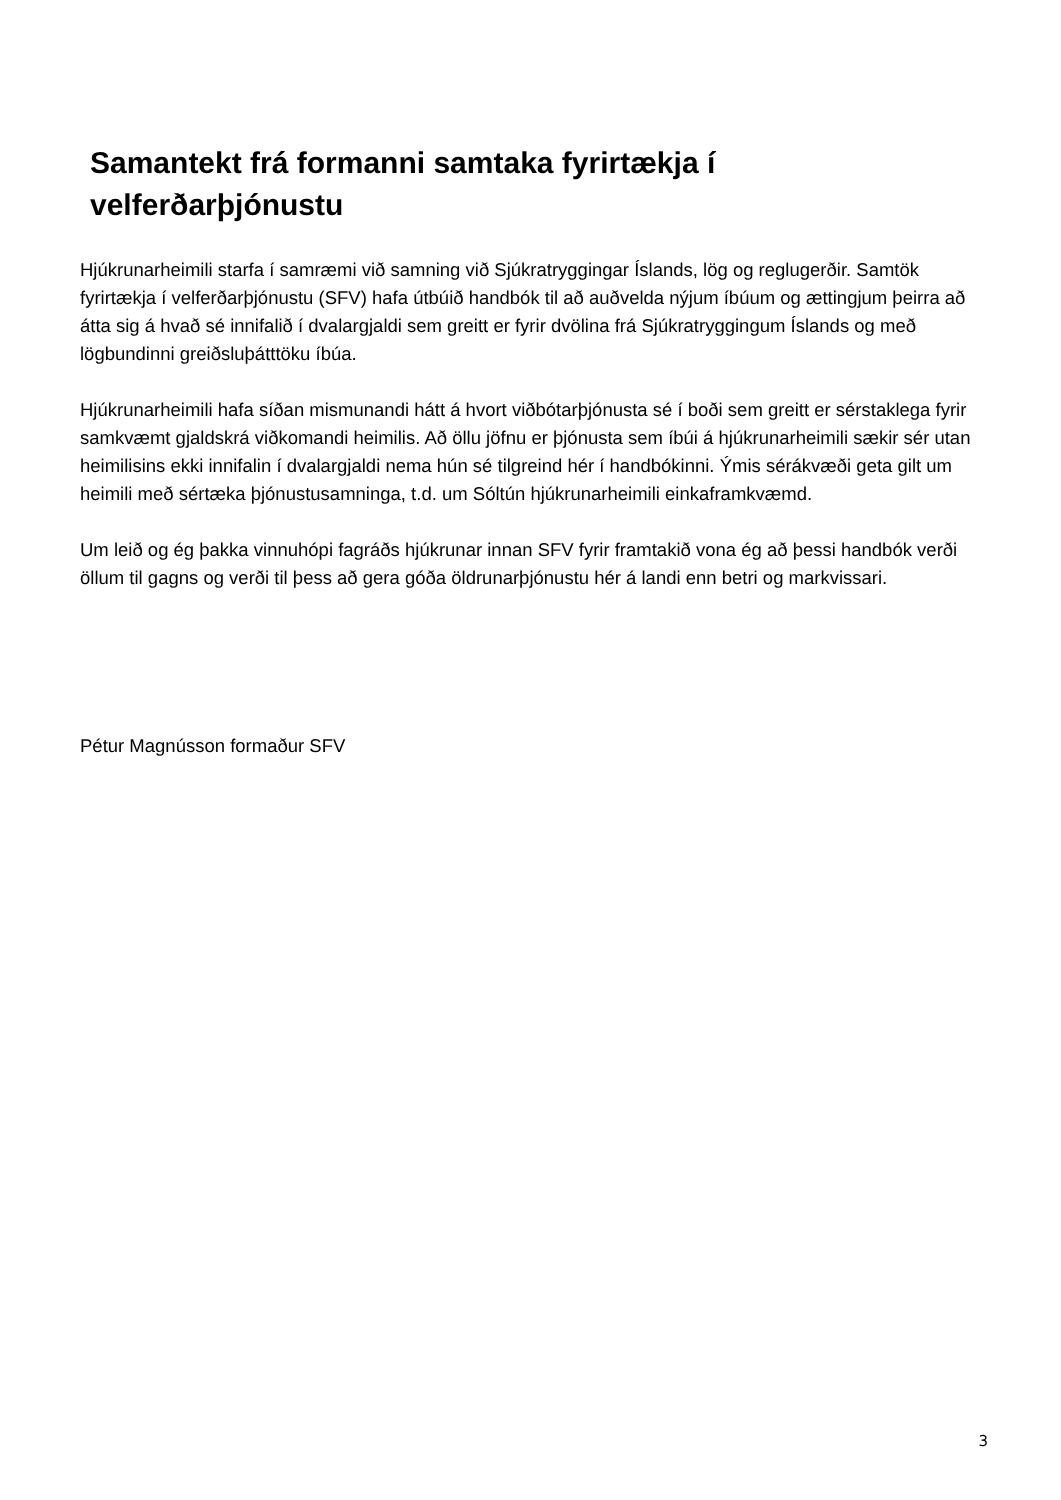Samantekt frá formanni samtaka fyrirtækja í velferðarþjónustu
Hjúkrunarheimili starfa í samræmi við samning við Sjúkratryggingar Íslands, lög og reglugerðir. Samtök fyrirtækja í velferðarþjónustu (SFV) hafa útbúið handbók til að auðvelda nýjum íbúum og ættingjum þeirra að átta sig á hvað sé innifalið í dvalargjaldi sem greitt er fyrir dvölina frá Sjúkratryggingum Íslands og með lögbundinni greiðsluþátttöku íbúa.
Hjúkrunarheimili hafa síðan mismunandi hátt á hvort viðbótarþjónusta sé í boði sem greitt er sérstaklega fyrir samkvæmt gjaldskrá viðkomandi heimilis. Að öllu jöfnu er þjónusta sem íbúi á hjúkrunarheimili sækir sér utan heimilisins ekki innifalin í dvalargjaldi nema hún sé tilgreind hér í handbókinni. Ýmis sérákvæði geta gilt um heimili með sértæka þjónustusamninga, t.d. um Sóltún hjúkrunarheimili einkaframkvæmd.
Um leið og ég þakka vinnuhópi fagráðs hjúkrunar innan SFV fyrir framtakið vona ég að þessi handbók verði öllum til gagns og verði til þess að gera góða öldrunarþjónustu hér á landi enn betri og markvissari.
Pétur Magnússon formaður SFV
3